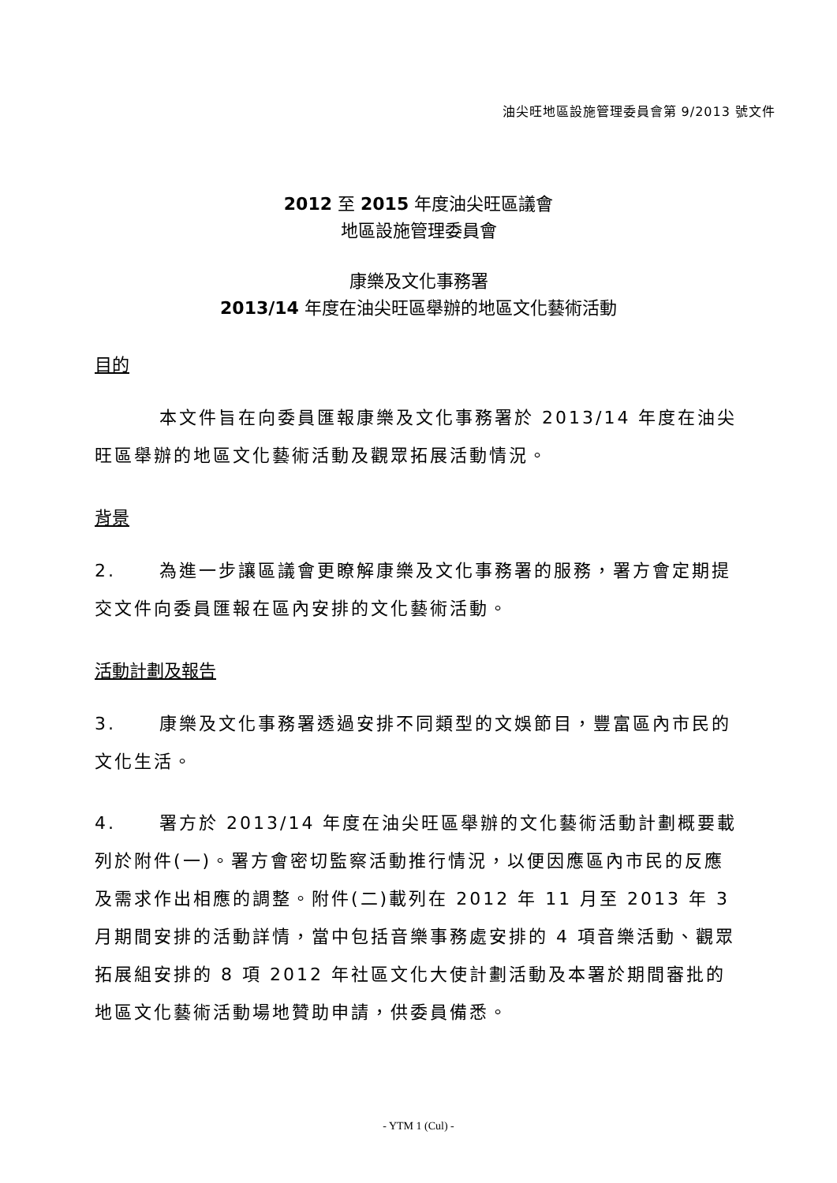油尖旺地區設施管理委員會第 9/2013 號文件
2012 至 2015 年度油尖旺區議會
地區設施管理委員會
康樂及文化事務署
2013/14 年度在油尖旺區舉辦的地區文化藝術活動
目的
本文件旨在向委員匯報康樂及文化事務署於 2013/14 年度在油尖旺區舉辦的地區文化藝術活動及觀眾拓展活動情況。
背景
2. 為進一步讓區議會更瞭解康樂及文化事務署的服務，署方會定期提交文件向委員匯報在區內安排的文化藝術活動。
活動計劃及報告
3. 康樂及文化事務署透過安排不同類型的文娛節目，豐富區內市民的文化生活。
4. 署方於 2013/14 年度在油尖旺區舉辦的文化藝術活動計劃概要載列於附件(一)。署方會密切監察活動推行情況，以便因應區內市民的反應及需求作出相應的調整。附件(二)載列在 2012 年 11 月至 2013 年 3 月期間安排的活動詳情，當中包括音樂事務處安排的 4 項音樂活動、觀眾拓展組安排的 8 項 2012 年社區文化大使計劃活動及本署於期間審批的地區文化藝術活動場地贊助申請，供委員備悉。
- YTM 1 (Cul) -